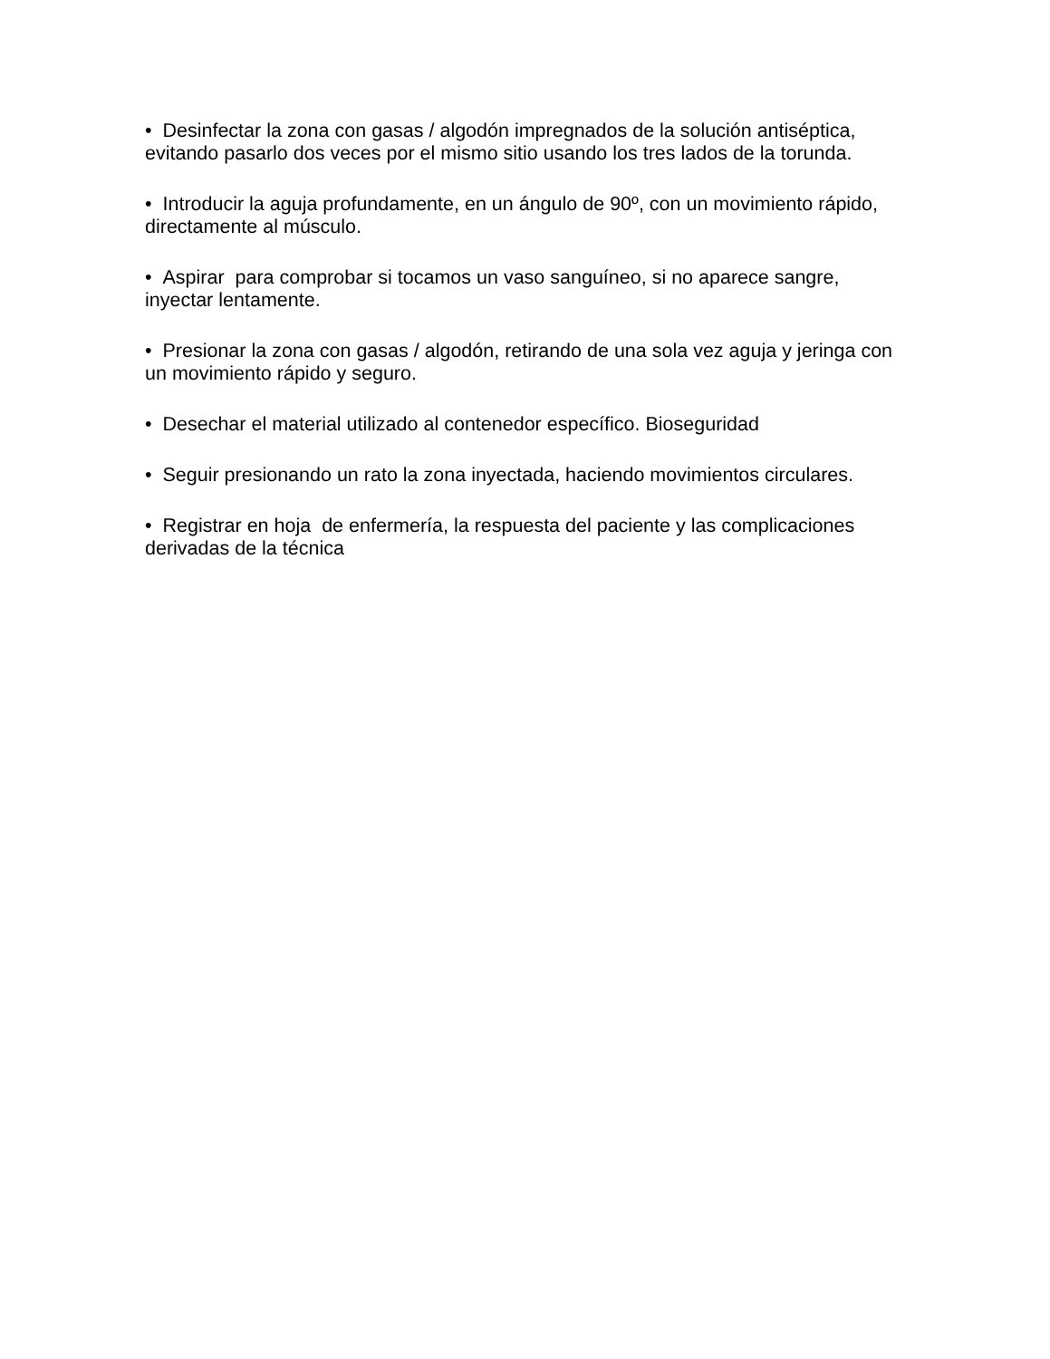• Desinfectar la zona con gasas / algodón impregnados de la solución antiséptica, evitando pasarlo dos veces por el mismo sitio usando los tres lados de la torunda.
• Introducir la aguja profundamente, en un ángulo de 90º, con un movimiento rápido, directamente al músculo.
• Aspirar para comprobar si tocamos un vaso sanguíneo, si no aparece sangre, inyectar lentamente.
• Presionar la zona con gasas / algodón, retirando de una sola vez aguja y jeringa con un movimiento rápido y seguro.
• Desechar el material utilizado al contenedor específico. Bioseguridad
• Seguir presionando un rato la zona inyectada, haciendo movimientos circulares.
• Registrar en hoja de enfermería, la respuesta del paciente y las complicaciones derivadas de la técnica